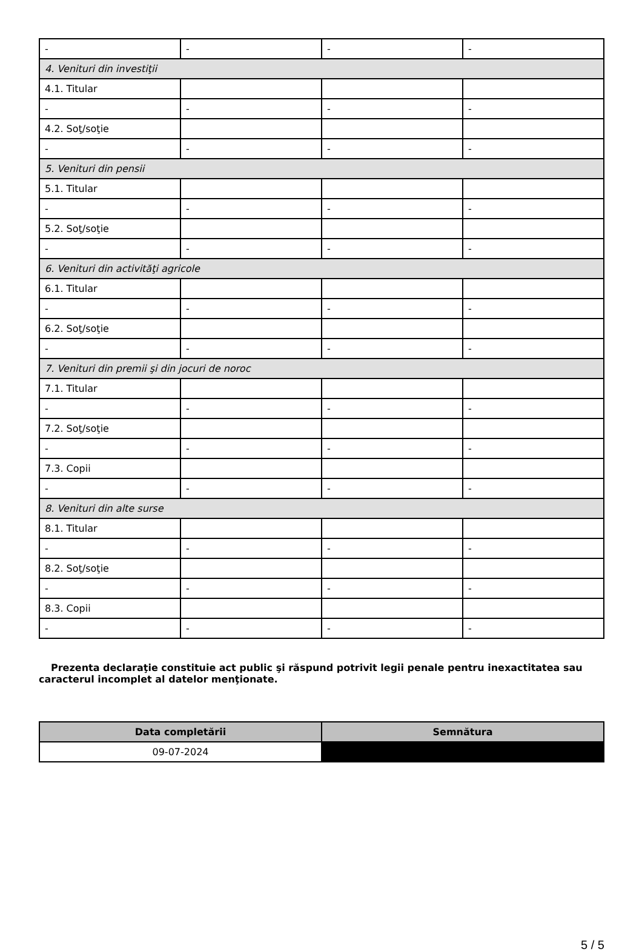| - | - | - | - |
| 4. Venituri din investiţii | | | |
| 4.1. Titular | | | |
| - | - | - | - |
| 4.2. Soţ/soţie | | | |
| - | - | - | - |
| 5. Venituri din pensii | | | |
| 5.1. Titular | | | |
| - | - | - | - |
| 5.2. Soţ/soţie | | | |
| - | - | - | - |
| 6. Venituri din activităţi agricole | | | |
| 6.1. Titular | | | |
| - | - | - | - |
| 6.2. Soţ/soţie | | | |
| - | - | - | - |
| 7. Venituri din premii şi din jocuri de noroc | | | |
| 7.1. Titular | | | |
| - | - | - | - |
| 7.2. Soţ/soţie | | | |
| - | - | - | - |
| 7.3. Copii | | | |
| - | - | - | - |
| 8. Venituri din alte surse | | | |
| 8.1. Titular | | | |
| - | - | - | - |
| 8.2. Soţ/soţie | | | |
| - | - | - | - |
| 8.3. Copii | | | |
| - | - | - | - |
Prezenta declaraţie constituie act public şi răspund potrivit legii penale pentru inexactitatea sau caracterul incomplet al datelor menţionate.
| Data completării | Semnătura |
| --- | --- |
| 09-07-2024 | |
5 / 5